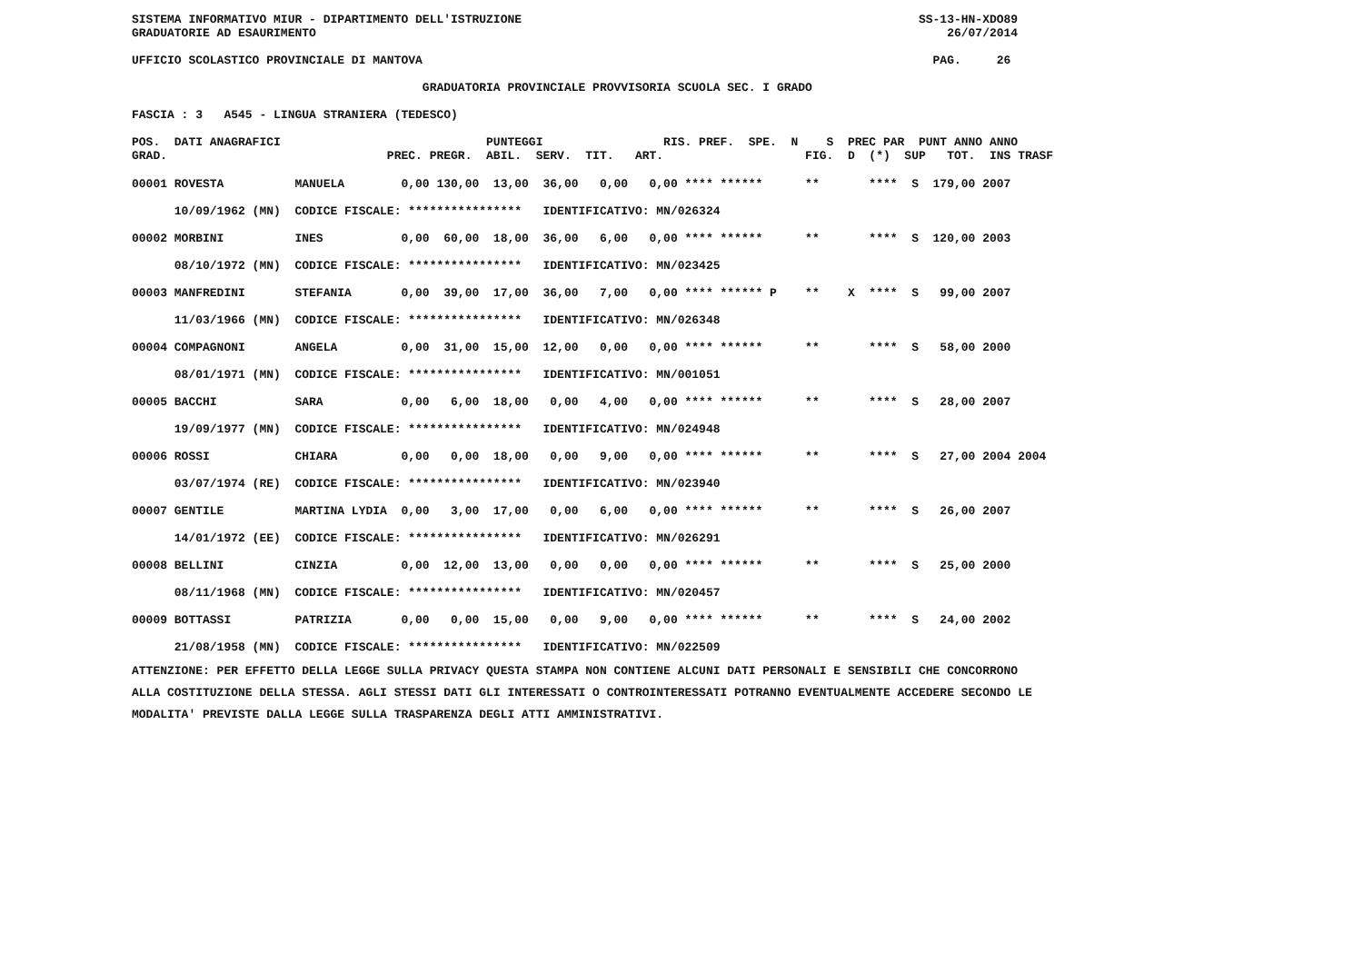SISTEMA INFORMATIVO MIUR - DIPARTIMENTO DELL'ISTRUZIONE SS-13-HN-XDO89 GRADUATORIE AD ESAURIMENTO 26/07/2014 UFFICIO SCOLASTICO PROVINCIALE DI MANTOVA PAG. 26 GRADUATORIA PROVINCIALE PROVVISORIA SCUOLA SEC. I GRADO FASCIA : 3 A545 - LINGUA STRANIERA (TEDESCO) POS. DATI ANAGRAFICI PUNTEGGI RIS. PREF. SPE. N S PREC PAR PUNT ANNO ANNO GRAD. PREC. PREGR. ABIL. SERV. TIT. ART. FIG. D (*) SUP TOT. INS TRASF
| 00001 ROVESTA MANUELA 0,00 130,00 13,00 36,00 0,00 0,00 **** ****** ** **** S 179,00 2007 |
| 10/09/1962 (MN) CODICE FISCALE: **************** IDENTIFICATIVO: MN/026324 |
| 00002 MORBINI INES 0,00 60,00 18,00 36,00 6,00 0,00 **** ****** ** **** S 120,00 2003 |
| 08/10/1972 (MN) CODICE FISCALE: **************** IDENTIFICATIVO: MN/023425 |
| 00003 MANFREDINI STEFANIA 0,00 39,00 17,00 36,00 7,00 0,00 **** ****** P ** X **** S 99,00 2007 |
| 11/03/1966 (MN) CODICE FISCALE: **************** IDENTIFICATIVO: MN/026348 |
| 00004 COMPAGNONI ANGELA 0,00 31,00 15,00 12,00 0,00 0,00 **** ****** ** **** S 58,00 2000 |
| 08/01/1971 (MN) CODICE FISCALE: **************** IDENTIFICATIVO: MN/001051 |
| 00005 BACCHI SARA 0,00 6,00 18,00 0,00 4,00 0,00 **** ****** ** **** S 28,00 2007 |
| 19/09/1977 (MN) CODICE FISCALE: **************** IDENTIFICATIVO: MN/024948 |
| 00006 ROSSI CHIARA 0,00 0,00 18,00 0,00 9,00 0,00 **** ****** ** **** S 27,00 2004 2004 |
| 03/07/1974 (RE) CODICE FISCALE: **************** IDENTIFICATIVO: MN/023940 |
| 00007 GENTILE MARTINA LYDIA 0,00 3,00 17,00 0,00 6,00 0,00 **** ****** ** **** S 26,00 2007 |
| 14/01/1972 (EE) CODICE FISCALE: **************** IDENTIFICATIVO: MN/026291 |
| 00008 BELLINI CINZIA 0,00 12,00 13,00 0,00 0,00 0,00 **** ****** ** **** S 25,00 2000 |
| 08/11/1968 (MN) CODICE FISCALE: **************** IDENTIFICATIVO: MN/020457 |
| 00009 BOTTASSI PATRIZIA 0,00 0,00 15,00 0,00 9,00 0,00 **** ****** ** **** S 24,00 2002 |
| 21/08/1958 (MN) CODICE FISCALE: **************** IDENTIFICATIVO: MN/022509 |
ATTENZIONE: PER EFFETTO DELLA LEGGE SULLA PRIVACY QUESTA STAMPA NON CONTIENE ALCUNI DATI PERSONALI E SENSIBILI CHE CONCORRONO ALLA COSTITUZIONE DELLA STESSA. AGLI STESSI DATI GLI INTERESSATI O CONTROINTERESSATI POTRANNO EVENTUALMENTE ACCEDERE SECONDO LE MODALITA' PREVISTE DALLA LEGGE SULLA TRASPARENZA DEGLI ATTI AMMINISTRATIVI.